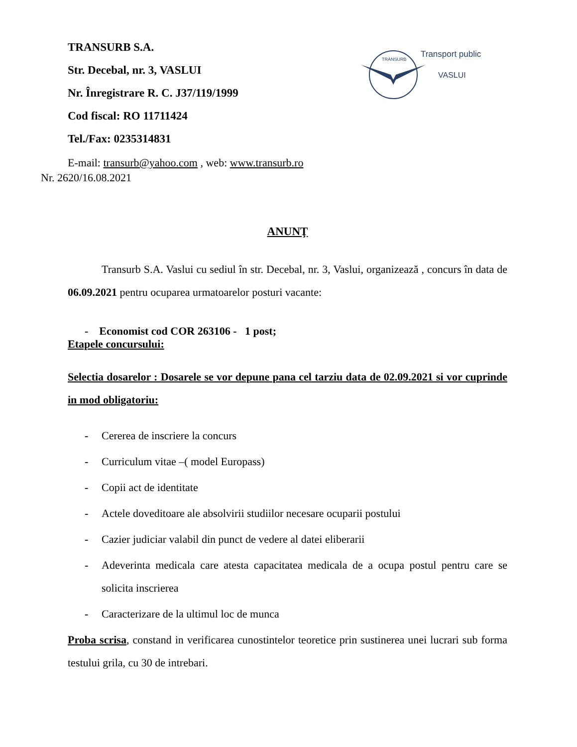TRANSURB
Transport public
VASLUI
TRANSURB S.A.
Str. Decebal, nr. 3, VASLUI
Nr. Înregistrare R. C. J37/119/1999
Cod fiscal: RO 11711424
Tel./Fax: 0235314831
E-mail: transurb@yahoo.com , web: www.transurb.ro
Nr. 2620/16.08.2021
ANUNŢ
Transurb S.A. Vaslui cu sediul în str. Decebal, nr. 3, Vaslui, organizează , concurs în data de 06.09.2021 pentru ocuparea urmatoarelor posturi vacante:
- Economist cod COR 263106 - 1 post;
Etapele concursului:
Selectia dosarelor : Dosarele se vor depune pana cel tarziu data de 02.09.2021 si vor cuprinde in mod obligatoriu:
- Cererea de inscriere la concurs
- Curriculum vitae –( model Europass)
- Copii act de identitate
- Actele doveditoare ale absolvirii studiilor necesare ocuparii postului
- Cazier judiciar valabil din punct de vedere al datei eliberarii
- Adeverinta medicala care atesta capacitatea medicala de a ocupa postul pentru care se solicita inscrierea
- Caracterizare de la ultimul loc de munca
Proba scrisa, constand in verificarea cunostintelor teoretice prin sustinerea unei lucrari sub forma testului grila, cu 30 de intrebari.